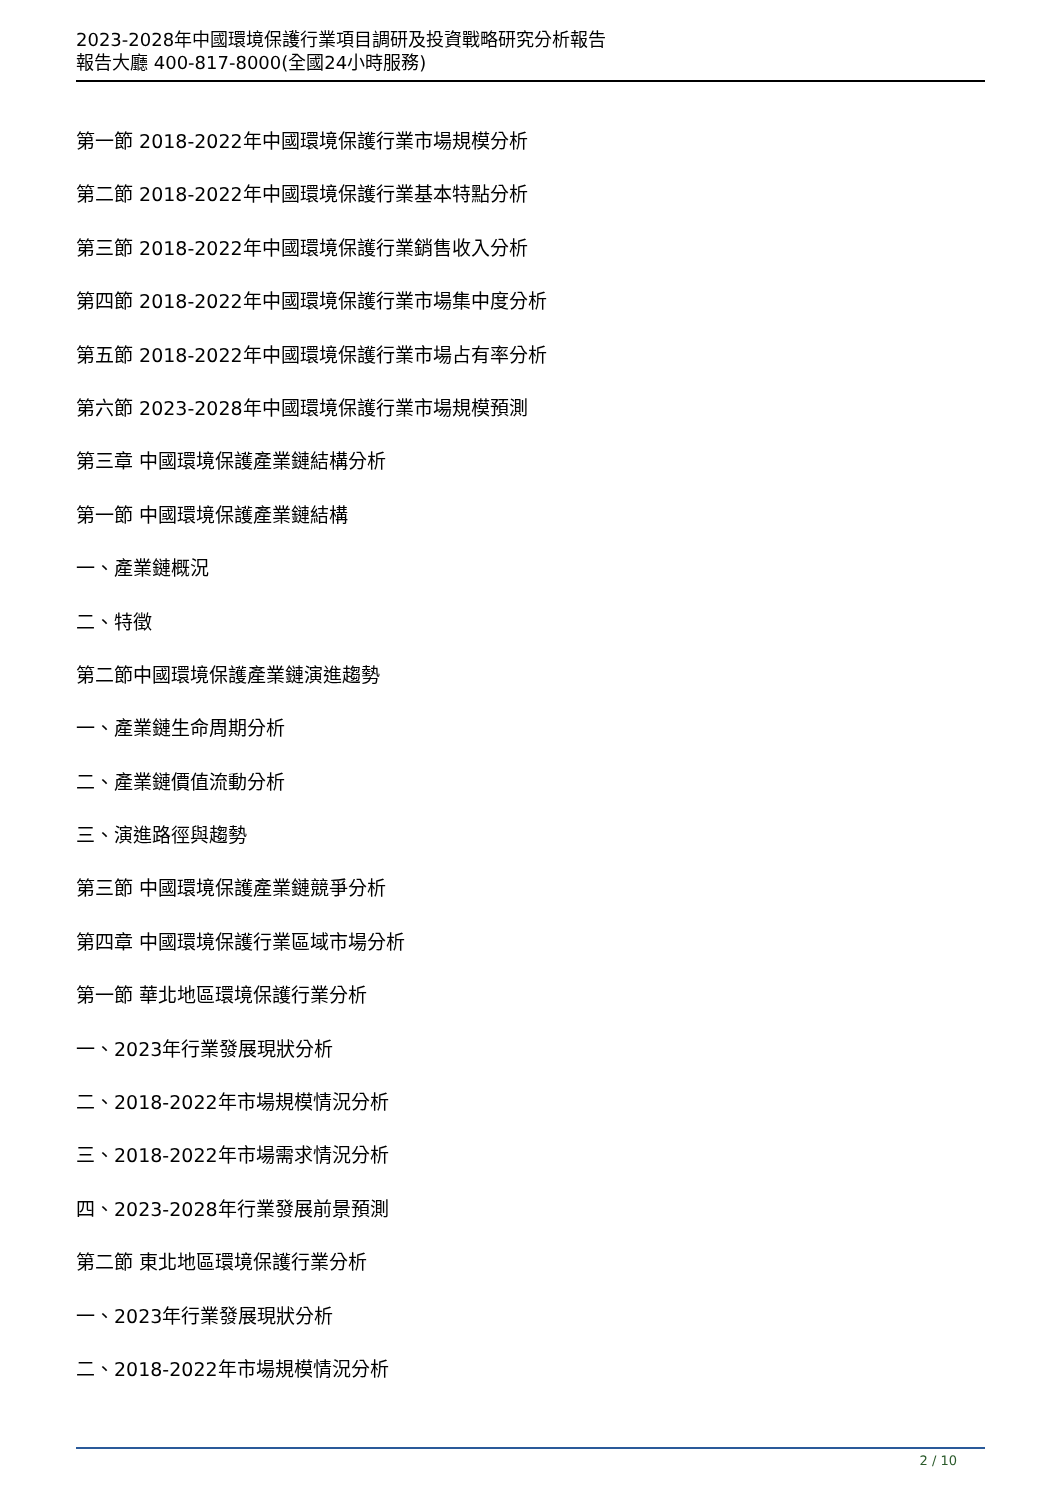2023-2028年中國環境保護行業項目調研及投資戰略研究分析報告
報告大廳 400-817-8000(全國24小時服務)
第一節 2018-2022年中國環境保護行業市場規模分析
第二節 2018-2022年中國環境保護行業基本特點分析
第三節 2018-2022年中國環境保護行業銷售收入分析
第四節 2018-2022年中國環境保護行業市場集中度分析
第五節 2018-2022年中國環境保護行業市場占有率分析
第六節 2023-2028年中國環境保護行業市場規模預測
第三章 中國環境保護產業鏈結構分析
第一節 中國環境保護產業鏈結構
一、產業鏈概況
二、特徵
第二節中國環境保護產業鏈演進趨勢
一、產業鏈生命周期分析
二、產業鏈價值流動分析
三、演進路徑與趨勢
第三節 中國環境保護產業鏈競爭分析
第四章 中國環境保護行業區域市場分析
第一節 華北地區環境保護行業分析
一、2023年行業發展現狀分析
二、2018-2022年市場規模情況分析
三、2018-2022年市場需求情況分析
四、2023-2028年行業發展前景預測
第二節 東北地區環境保護行業分析
一、2023年行業發展現狀分析
二、2018-2022年市場規模情況分析
2 / 10